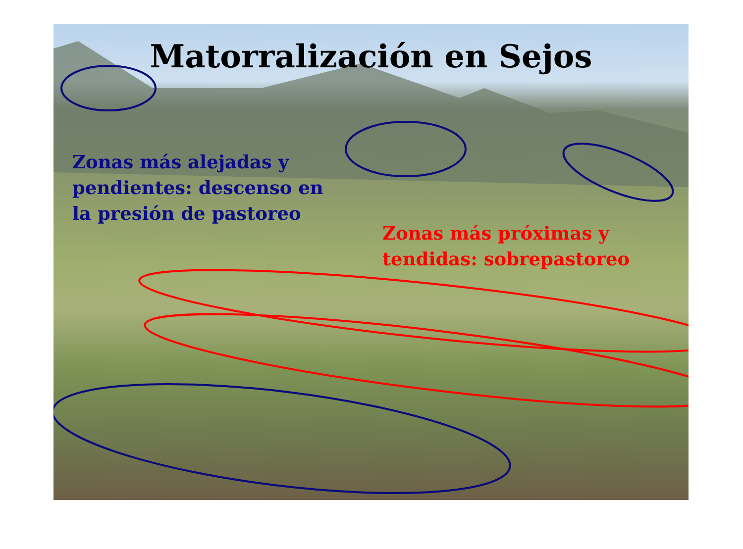Matorralización en Sejos
Zonas más alejadas y
pendientes: descenso en
la presión de pastoreo
Zonas más próximas y
tendidas: sobrepastoreo